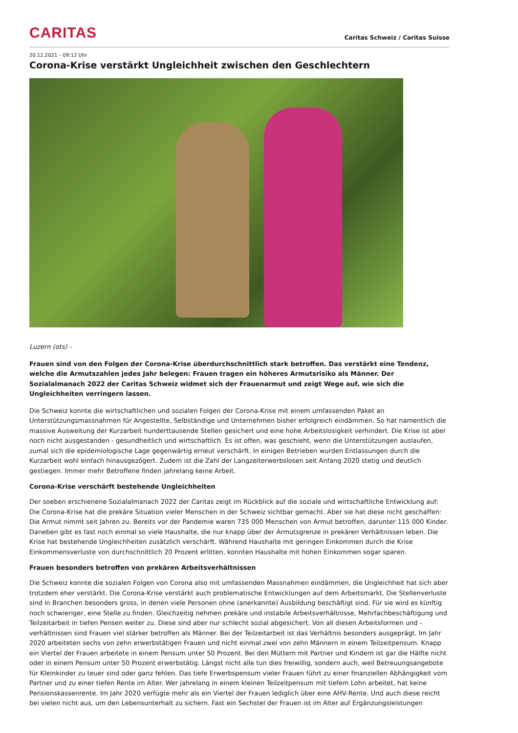CARITAS
Caritas Schweiz / Caritas Suisse
20.12.2021 – 09:12 Uhr
Corona-Krise verstärkt Ungleichheit zwischen den Geschlechtern
Luzern (ots) -
Frauen sind von den Folgen der Corona-Krise überdurchschnittlich stark betroffen. Das verstärkt eine Tendenz, welche die Armutszahlen jedes Jahr belegen: Frauen tragen ein höheres Armutsrisiko als Männer. Der Sozialalmanach 2022 der Caritas Schweiz widmet sich der Frauenarmut und zeigt Wege auf, wie sich die Ungleichheiten verringern lassen.
Die Schweiz konnte die wirtschaftlichen und sozialen Folgen der Corona-Krise mit einem umfassenden Paket an Unterstützungsmassnahmen für Angestellte, Selbständige und Unternehmen bisher erfolgreich eindämmen. So hat namentlich die massive Ausweitung der Kurzarbeit hunderttausende Stellen gesichert und eine hohe Arbeitslosigkeit verhindert. Die Krise ist aber noch nicht ausgestanden - gesundheitlich und wirtschaftlich. Es ist offen, was geschieht, wenn die Unterstützungen auslaufen, zumal sich die epidemiologische Lage gegenwärtig erneut verschärft. In einigen Betrieben wurden Entlassungen durch die Kurzarbeit wohl einfach hinausgezögert. Zudem ist die Zahl der Langzeiterwerbslosen seit Anfang 2020 stetig und deutlich gestiegen. Immer mehr Betroffene finden jahrelang keine Arbeit.
Corona-Krise verschärft bestehende Ungleichheiten
Der soeben erschienene Sozialalmanach 2022 der Caritas zeigt im Rückblick auf die soziale und wirtschaftliche Entwicklung auf: Die Corona-Krise hat die prekäre Situation vieler Menschen in der Schweiz sichtbar gemacht. Aber sie hat diese nicht geschaffen: Die Armut nimmt seit Jahren zu. Bereits vor der Pandemie waren 735 000 Menschen von Armut betroffen, darunter 115 000 Kinder. Daneben gibt es fast noch einmal so viele Haushalte, die nur knapp über der Armutsgrenze in prekären Verhältnissen leben. Die Krise hat bestehende Ungleichheiten zusätzlich verschärft. Während Haushalte mit geringen Einkommen durch die Krise Einkommensverluste von durchschnittlich 20 Prozent erlitten, konnten Haushalte mit hohen Einkommen sogar sparen.
Frauen besonders betroffen von prekären Arbeitsverhältnissen
Die Schweiz konnte die sozialen Folgen von Corona also mit umfassenden Massnahmen eindämmen, die Ungleichheit hat sich aber trotzdem eher verstärkt. Die Corona-Krise verstärkt auch problematische Entwicklungen auf dem Arbeitsmarkt. Die Stellenverluste sind in Branchen besonders gross, in denen viele Personen ohne (anerkannte) Ausbildung beschäftigt sind. Für sie wird es künftig noch schwieriger, eine Stelle zu finden. Gleichzeitig nehmen prekäre und instabile Arbeitsverhältnisse, Mehrfachbeschäftigung und Teilzeitarbeit in tiefen Pensen weiter zu. Diese sind aber nur schlecht sozial abgesichert. Von all diesen Arbeitsformen und -verhältnissen sind Frauen viel stärker betroffen als Männer. Bei der Teilzeitarbeit ist das Verhältnis besonders ausgeprägt. Im Jahr 2020 arbeiteten sechs von zehn erwerbstätigen Frauen und nicht einmal zwei von zehn Männern in einem Teilzeitpensum. Knapp ein Viertel der Frauen arbeitete in einem Pensum unter 50 Prozent. Bei den Müttern mit Partner und Kindern ist gar die Hälfte nicht oder in einem Pensum unter 50 Prozent erwerbstätig. Längst nicht alle tun dies freiwillig, sondern auch, weil Betreuungsangebote für Kleinkinder zu teuer sind oder ganz fehlen. Das tiefe Erwerbspensum vieler Frauen führt zu einer finanziellen Abhängigkeit vom Partner und zu einer tiefen Rente im Alter. Wer jahrelang in einem kleinen Teilzeitpensum mit tiefem Lohn arbeitet, hat keine Pensionskassenrente. Im Jahr 2020 verfügte mehr als ein Viertel der Frauen lediglich über eine AHV-Rente. Und auch diese reicht bei vielen nicht aus, um den Lebensunterhalt zu sichern. Fast ein Sechstel der Frauen ist im Alter auf Ergänzungsleistungen